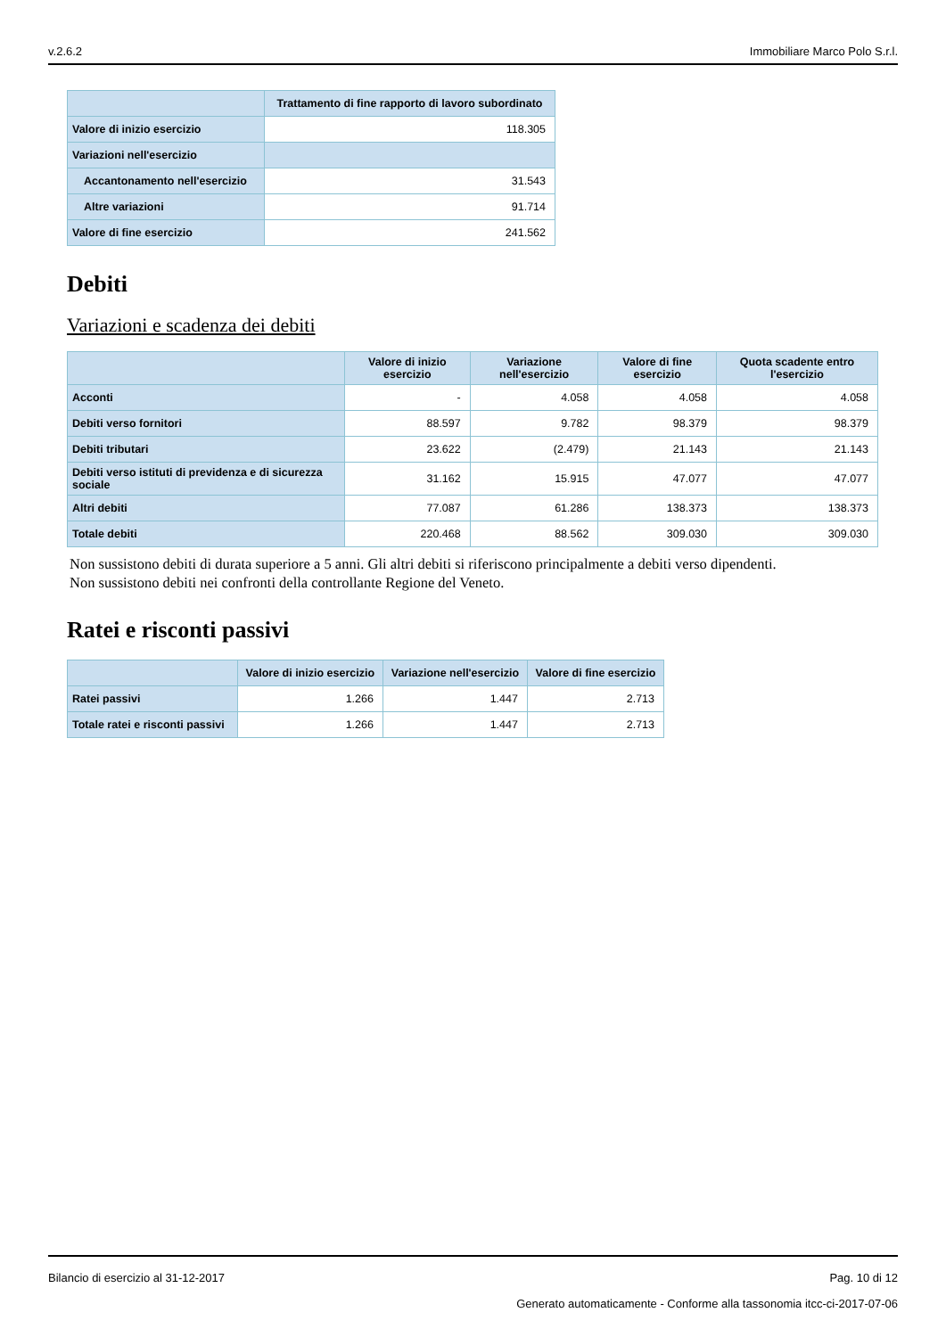v.2.6.2 Immobiliare Marco Polo S.r.l.
| | Trattamento di fine rapporto di lavoro subordinato |
| --- | --- |
| Valore di inizio esercizio | 118.305 |
| Variazioni nell'esercizio | |
| Accantonamento nell'esercizio | 31.543 |
| Altre variazioni | 91.714 |
| Valore di fine esercizio | 241.562 |
Debiti
Variazioni e scadenza dei debiti
| | Valore di inizio esercizio | Variazione nell'esercizio | Valore di fine esercizio | Quota scadente entro l'esercizio |
| --- | --- | --- | --- | --- |
| Acconti | - | 4.058 | 4.058 | 4.058 |
| Debiti verso fornitori | 88.597 | 9.782 | 98.379 | 98.379 |
| Debiti tributari | 23.622 | (2.479) | 21.143 | 21.143 |
| Debiti verso istituti di previdenza e di sicurezza sociale | 31.162 | 15.915 | 47.077 | 47.077 |
| Altri debiti | 77.087 | 61.286 | 138.373 | 138.373 |
| Totale debiti | 220.468 | 88.562 | 309.030 | 309.030 |
Non sussistono debiti di durata superiore a 5 anni. Gli altri debiti si riferiscono principalmente a debiti verso dipendenti.
Non sussistono debiti nei confronti della controllante Regione del Veneto.
Ratei e risconti passivi
| | Valore di inizio esercizio | Variazione nell'esercizio | Valore di fine esercizio |
| --- | --- | --- | --- |
| Ratei passivi | 1.266 | 1.447 | 2.713 |
| Totale ratei e risconti passivi | 1.266 | 1.447 | 2.713 |
Bilancio di esercizio al 31-12-2017 Pag. 10 di 12
Generato automaticamente - Conforme alla tassonomia itcc-ci-2017-07-06